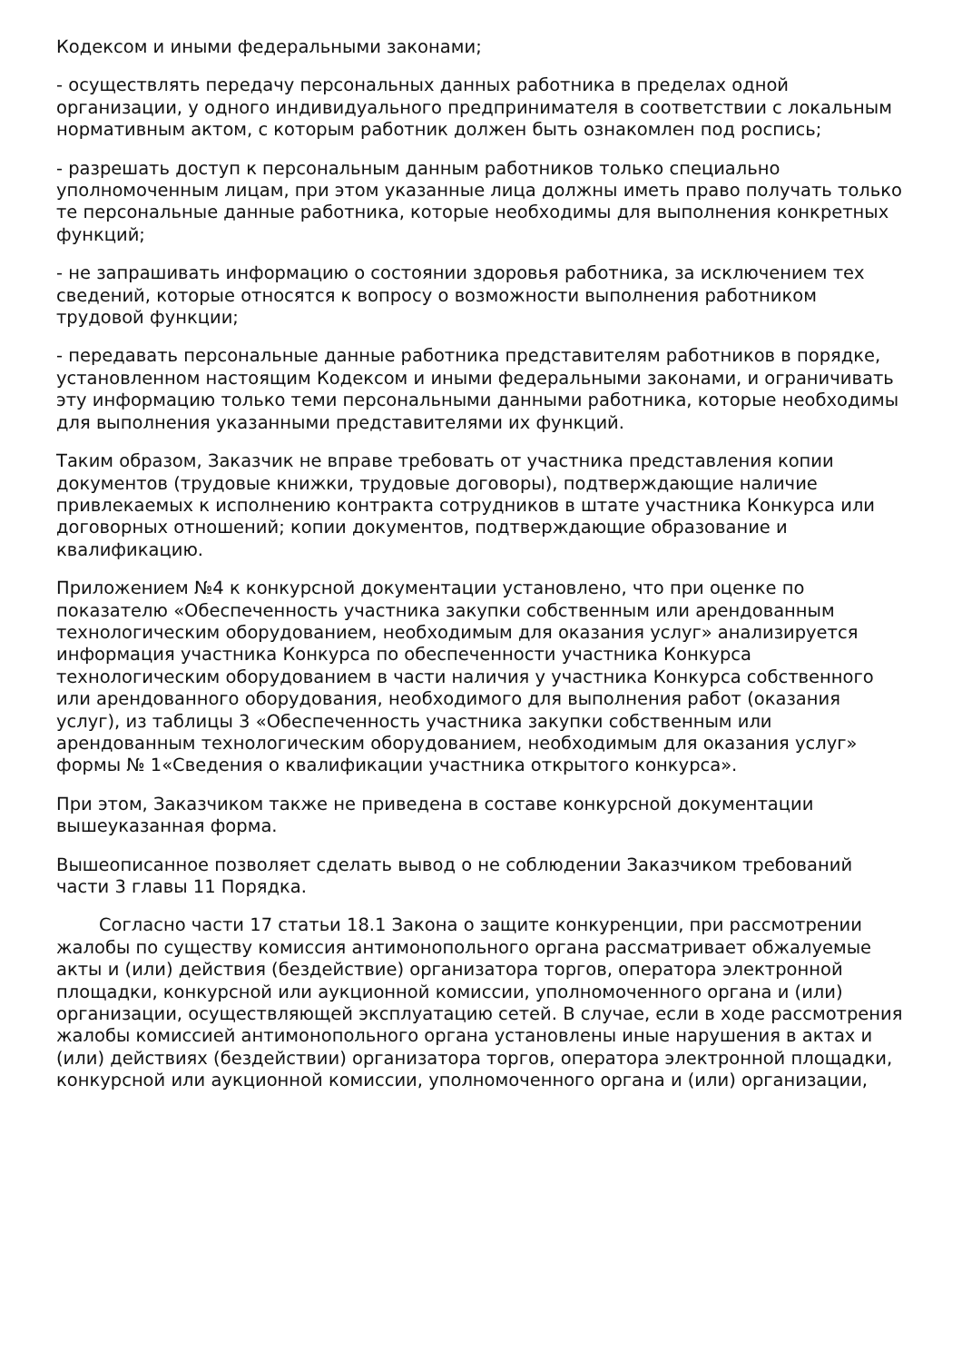Кодексом и иными федеральными законами;
- осуществлять передачу персональных данных работника в пределах одной организации, у одного индивидуального предпринимателя в соответствии с локальным нормативным актом, с которым работник должен быть ознакомлен под роспись;
- разрешать доступ к персональным данным работников только специально уполномоченным лицам, при этом указанные лица должны иметь право получать только те персональные данные работника, которые необходимы для выполнения конкретных функций;
- не запрашивать информацию о состоянии здоровья работника, за исключением тех сведений, которые относятся к вопросу о возможности выполнения работником трудовой функции;
- передавать персональные данные работника представителям работников в порядке, установленном настоящим Кодексом и иными федеральными законами, и ограничивать эту информацию только теми персональными данными работника, которые необходимы для выполнения указанными представителями их функций.
Таким образом, Заказчик не вправе требовать от участника представления копии документов (трудовые книжки, трудовые договоры), подтверждающие наличие привлекаемых к исполнению контракта сотрудников в штате участника Конкурса или договорных отношений; копии документов, подтверждающие образование и квалификацию.
Приложением №4 к конкурсной документации установлено, что при оценке по показателю «Обеспеченность участника закупки собственным или арендованным технологическим оборудованием, необходимым для оказания услуг» анализируется информация участника Конкурса по обеспеченности участника Конкурса технологическим оборудованием в части наличия у участника Конкурса собственного или арендованного оборудования, необходимого для выполнения работ (оказания услуг), из таблицы 3 «Обеспеченность участника закупки собственным или арендованным технологическим оборудованием, необходимым для оказания услуг» формы № 1«Сведения о квалификации участника открытого конкурса».
При этом, Заказчиком также не приведена в составе конкурсной документации вышеуказанная форма.
Вышеописанное позволяет сделать вывод о не соблюдении Заказчиком требований части 3 главы 11 Порядка.
Согласно части 17 статьи 18.1 Закона о защите конкуренции, при рассмотрении жалобы по существу комиссия антимонопольного органа рассматривает обжалуемые акты и (или) действия (бездействие) организатора торгов, оператора электронной площадки, конкурсной или аукционной комиссии, уполномоченного органа и (или) организации, осуществляющей эксплуатацию сетей. В случае, если в ходе рассмотрения жалобы комиссией антимонопольного органа установлены иные нарушения в актах и (или) действиях (бездействии) организатора торгов, оператора электронной площадки, конкурсной или аукционной комиссии, уполномоченного органа и (или) организации,